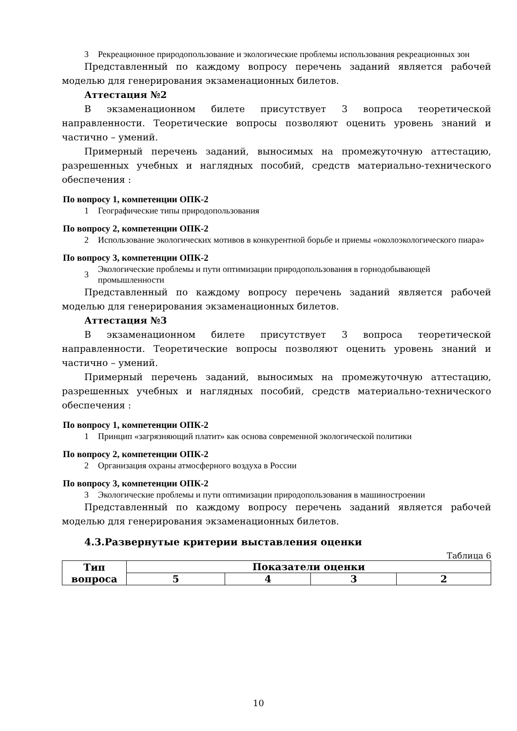3 Рекреационное природопользование и экологические проблемы использования рекреационных зон
Представленный по каждому вопросу перечень заданий является рабочей моделью для генерирования экзаменационных билетов.
Аттестация №2
В экзаменационном билете присутствует 3 вопроса теоретической направленности. Теоретические вопросы позволяют оценить уровень знаний и частично – умений.
Примерный перечень заданий, выносимых на промежуточную аттестацию, разрешенных учебных и наглядных пособий, средств материально-технического обеспечения :
По вопросу 1, компетенции ОПК-2
1 Географические типы природопользования
По вопросу 2, компетенции ОПК-2
2 Использование экологических мотивов в конкурентной борьбе и приемы «околоэкологического пиара»
По вопросу 3, компетенции ОПК-2
3 Экологические проблемы и пути оптимизации природопользования в горнодобывающей промышленности
Представленный по каждому вопросу перечень заданий является рабочей моделью для генерирования экзаменационных билетов.
Аттестация №3
В экзаменационном билете присутствует 3 вопроса теоретической направленности. Теоретические вопросы позволяют оценить уровень знаний и частично – умений.
Примерный перечень заданий, выносимых на промежуточную аттестацию, разрешенных учебных и наглядных пособий, средств материально-технического обеспечения :
По вопросу 1, компетенции ОПК-2
1 Принцип «загрязняющий платит» как основа современной экологической политики
По вопросу 2, компетенции ОПК-2
2 Организация охраны атмосферного воздуха в России
По вопросу 3, компетенции ОПК-2
3 Экологические проблемы и пути оптимизации природопользования в машиностроении
Представленный по каждому вопросу перечень заданий является рабочей моделью для генерирования экзаменационных билетов.
4.3.Развернутые критерии выставления оценки
Таблица 6
| Тип вопроса | Показатели оценки | | | |
| --- | --- | --- | --- | --- |
| | 5 | 4 | 3 | 2 |
10